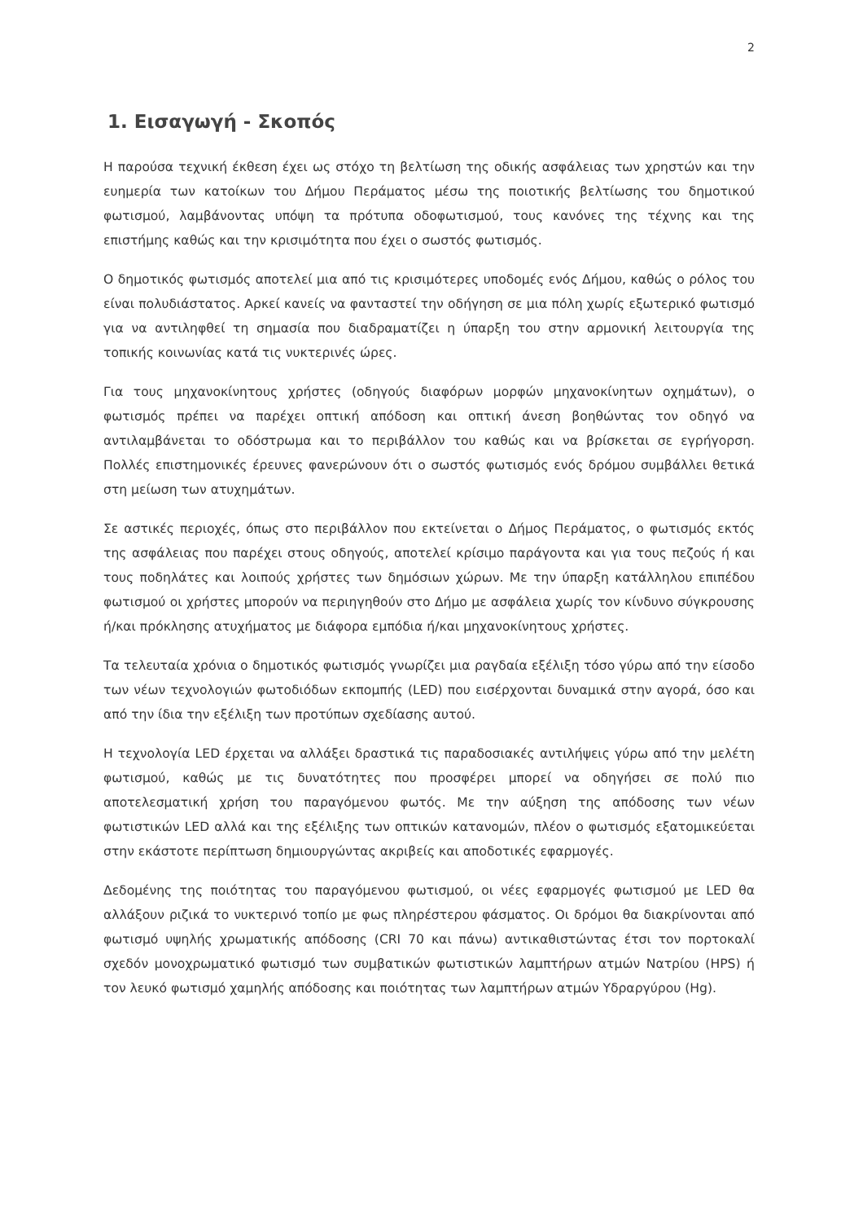2
1. Εισαγωγή - Σκοπός
Η παρούσα τεχνική έκθεση έχει ως στόχο τη βελτίωση της οδικής ασφάλειας των χρηστών και την ευημερία των κατοίκων του Δήμου Περάματος μέσω της ποιοτικής βελτίωσης του δημοτικού φωτισμού, λαμβάνοντας υπόψη τα πρότυπα οδοφωτισμού, τους κανόνες της τέχνης και της επιστήμης καθώς και την κρισιμότητα που έχει ο σωστός φωτισμός.
Ο δημοτικός φωτισμός αποτελεί μια από τις κρισιμότερες υποδομές ενός Δήμου, καθώς ο ρόλος του είναι πολυδιάστατος. Αρκεί κανείς να φανταστεί την οδήγηση σε μια πόλη χωρίς εξωτερικό φωτισμό για να αντιληφθεί τη σημασία που διαδραματίζει η ύπαρξη του στην αρμονική λειτουργία της τοπικής κοινωνίας κατά τις νυκτερινές ώρες.
Για τους μηχανοκίνητους χρήστες (οδηγούς διαφόρων μορφών μηχανοκίνητων οχημάτων), ο φωτισμός πρέπει να παρέχει οπτική απόδοση και οπτική άνεση βοηθώντας τον οδηγό να αντιλαμβάνεται το οδόστρωμα και το περιβάλλον του καθώς και να βρίσκεται σε εγρήγορση. Πολλές επιστημονικές έρευνες φανερώνουν ότι ο σωστός φωτισμός ενός δρόμου συμβάλλει θετικά στη μείωση των ατυχημάτων.
Σε αστικές περιοχές, όπως στο περιβάλλον που εκτείνεται ο Δήμος Περάματος, ο φωτισμός εκτός της ασφάλειας που παρέχει στους οδηγούς, αποτελεί κρίσιμο παράγοντα και για τους πεζούς ή και τους ποδηλάτες και λοιπούς χρήστες των δημόσιων χώρων. Με την ύπαρξη κατάλληλου επιπέδου φωτισμού οι χρήστες μπορούν να περιηγηθούν στο Δήμο με ασφάλεια χωρίς τον κίνδυνο σύγκρουσης ή/και πρόκλησης ατυχήματος με διάφορα εμπόδια ή/και μηχανοκίνητους χρήστες.
Τα τελευταία χρόνια ο δημοτικός φωτισμός γνωρίζει μια ραγδαία εξέλιξη τόσο γύρω από την είσοδο των νέων τεχνολογιών φωτοδιόδων εκπομπής (LED) που εισέρχονται δυναμικά στην αγορά, όσο και από την ίδια την εξέλιξη των προτύπων σχεδίασης αυτού.
Η τεχνολογία LED έρχεται να αλλάξει δραστικά τις παραδοσιακές αντιλήψεις γύρω από την μελέτη φωτισμού, καθώς με τις δυνατότητες που προσφέρει μπορεί να οδηγήσει σε πολύ πιο αποτελεσματική χρήση του παραγόμενου φωτός. Με την αύξηση της απόδοσης των νέων φωτιστικών LED αλλά και της εξέλιξης των οπτικών κατανομών, πλέον ο φωτισμός εξατομικεύεται στην εκάστοτε περίπτωση δημιουργώντας ακριβείς και αποδοτικές εφαρμογές.
Δεδομένης της ποιότητας του παραγόμενου φωτισμού, οι νέες εφαρμογές φωτισμού με LED θα αλλάξουν ριζικά το νυκτερινό τοπίο με φως πληρέστερου φάσματος. Οι δρόμοι θα διακρίνονται από φωτισμό υψηλής χρωματικής απόδοσης (CRI 70 και πάνω) αντικαθιστώντας έτσι τον πορτοκαλί σχεδόν μονοχρωματικό φωτισμό των συμβατικών φωτιστικών λαμπτήρων ατμών Νατρίου (HPS) ή τον λευκό φωτισμό χαμηλής απόδοσης και ποιότητας των λαμπτήρων ατμών Υδραργύρου (Hg).